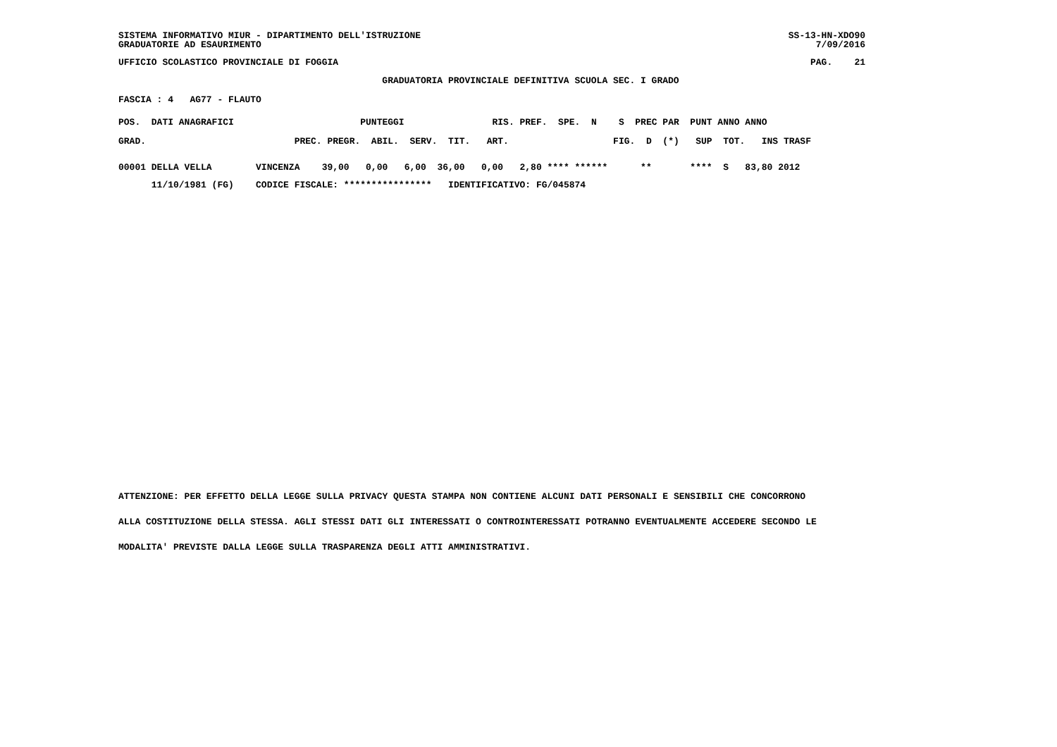SISTEMA INFORMATIVO MIUR - DIPARTIMENTO DELL'ISTRUZIONE SS-13-HN-XDO90
GRADUATORIE AD ESAURIMENTO 7/09/2016
UFFICIO SCOLASTICO PROVINCIALE DI FOGGIA PAG. 21
GRADUATORIA PROVINCIALE DEFINITIVA SCUOLA SEC. I GRADO
FASCIA : 4   AG77 - FLAUTO
POS.  DATI ANAGRAFICI                       PUNTEGGI                RIS. PREF.  SPE.  N    S  PREC PAR  PUNT ANNO ANNO
GRAD.                           PREC. PREGR.  ABIL.  SERV.  TIT.   ART.                   FIG.  D  (*)   SUP  TOT.   INS TRASF
00001 DELLA VELLA        VINCENZA    39,00   0,00   6,00  36,00   0,00   2,80 **** ******      **       ****  S   83,80 2012
      11/10/1981 (FG)    CODICE FISCALE: ****************   IDENTIFICATIVO: FG/045874
ATTENZIONE: PER EFFETTO DELLA LEGGE SULLA PRIVACY QUESTA STAMPA NON CONTIENE ALCUNI DATI PERSONALI E SENSIBILI CHE CONCORRONO
ALLA COSTITUZIONE DELLA STESSA. AGLI STESSI DATI GLI INTERESSATI O CONTROINTERESSATI POTRANNO EVENTUALMENTE ACCEDERE SECONDO LE
MODALITA' PREVISTE DALLA LEGGE SULLA TRASPARENZA DEGLI ATTI AMMINISTRATIVI.